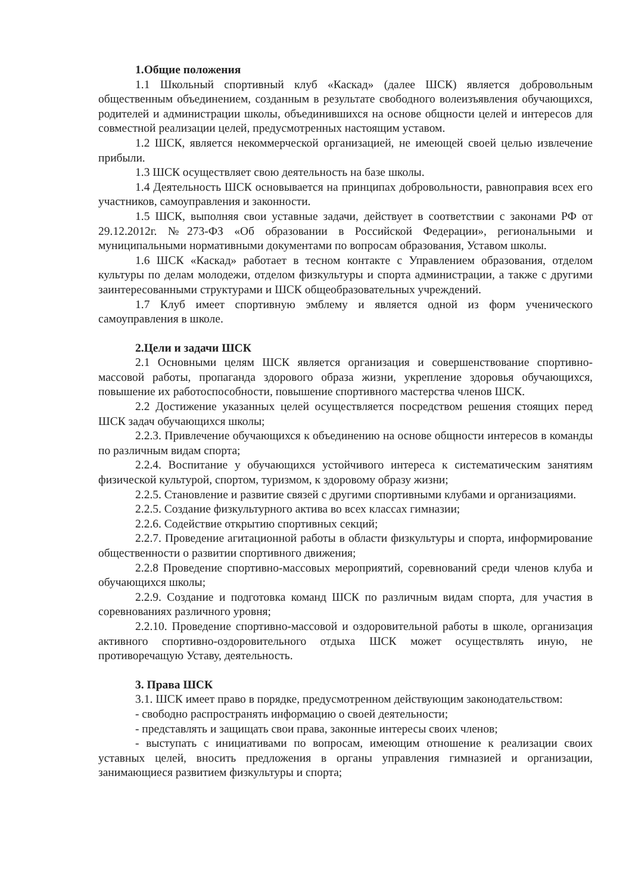1.Общие положения
1.1 Школьный спортивный клуб «Каскад» (далее ШСК) является добровольным общественным объединением, созданным в результате свободного волеизъявления обучающихся, родителей и администрации школы, объединившихся на основе общности целей и интересов для совместной реализации целей, предусмотренных настоящим уставом.
1.2 ШСК, является некоммерческой организацией, не имеющей своей целью извлечение прибыли.
1.3 ШСК осуществляет свою деятельность на базе школы.
1.4 Деятельность ШСК основывается на принципах добровольности, равноправия всех его участников, самоуправления и законности.
1.5 ШСК, выполняя свои уставные задачи, действует в соответствии с законами РФ от 29.12.2012г. №273-ФЗ «Об образовании в Российской Федерации», региональными и муниципальными нормативными документами по вопросам образования, Уставом школы.
1.6 ШСК «Каскад» работает в тесном контакте с Управлением образования, отделом культуры по делам молодежи, отделом физкультуры и спорта администрации, а также с другими заинтересованными структурами и ШСК общеобразовательных учреждений.
1.7 Клуб имеет спортивную эмблему и является одной из форм ученического самоуправления в школе.
2.Цели и задачи ШСК
2.1 Основными целям ШСК является организация и совершенствование спортивно-массовой работы, пропаганда здорового образа жизни, укрепление здоровья обучающихся, повышение их работоспособности, повышение спортивного мастерства членов ШСК.
2.2 Достижение указанных целей осуществляется посредством решения стоящих перед ШСК задач обучающихся школы;
2.2.3. Привлечение обучающихся к объединению на основе общности интересов в команды по различным видам спорта;
2.2.4. Воспитание у обучающихся устойчивого интереса к систематическим занятиям физической культурой, спортом, туризмом, к здоровому образу жизни;
2.2.5. Становление и развитие связей с другими спортивными клубами и организациями.
2.2.5. Создание физкультурного актива во всех классах гимназии;
2.2.6. Содействие открытию спортивных секций;
2.2.7. Проведение агитационной работы в области физкультуры и спорта, информирование общественности о развитии спортивного движения;
2.2.8 Проведение спортивно-массовых мероприятий, соревнований среди членов клуба и обучающихся школы;
2.2.9. Создание и подготовка команд ШСК по различным видам спорта, для участия в соревнованиях различного уровня;
2.2.10. Проведение спортивно-массовой и оздоровительной работы в школе, организация активного спортивно-оздоровительного отдыха ШСК может осуществлять иную, не противоречащую Уставу, деятельность.
3. Права ШСК
3.1. ШСК имеет право в порядке, предусмотренном действующим законодательством:
- свободно распространять информацию о своей деятельности;
- представлять и защищать свои права, законные интересы своих членов;
- выступать с инициативами по вопросам, имеющим отношение к реализации своих уставных целей, вносить предложения в органы управления гимназией и организации, занимающиеся развитием физкультуры и спорта;